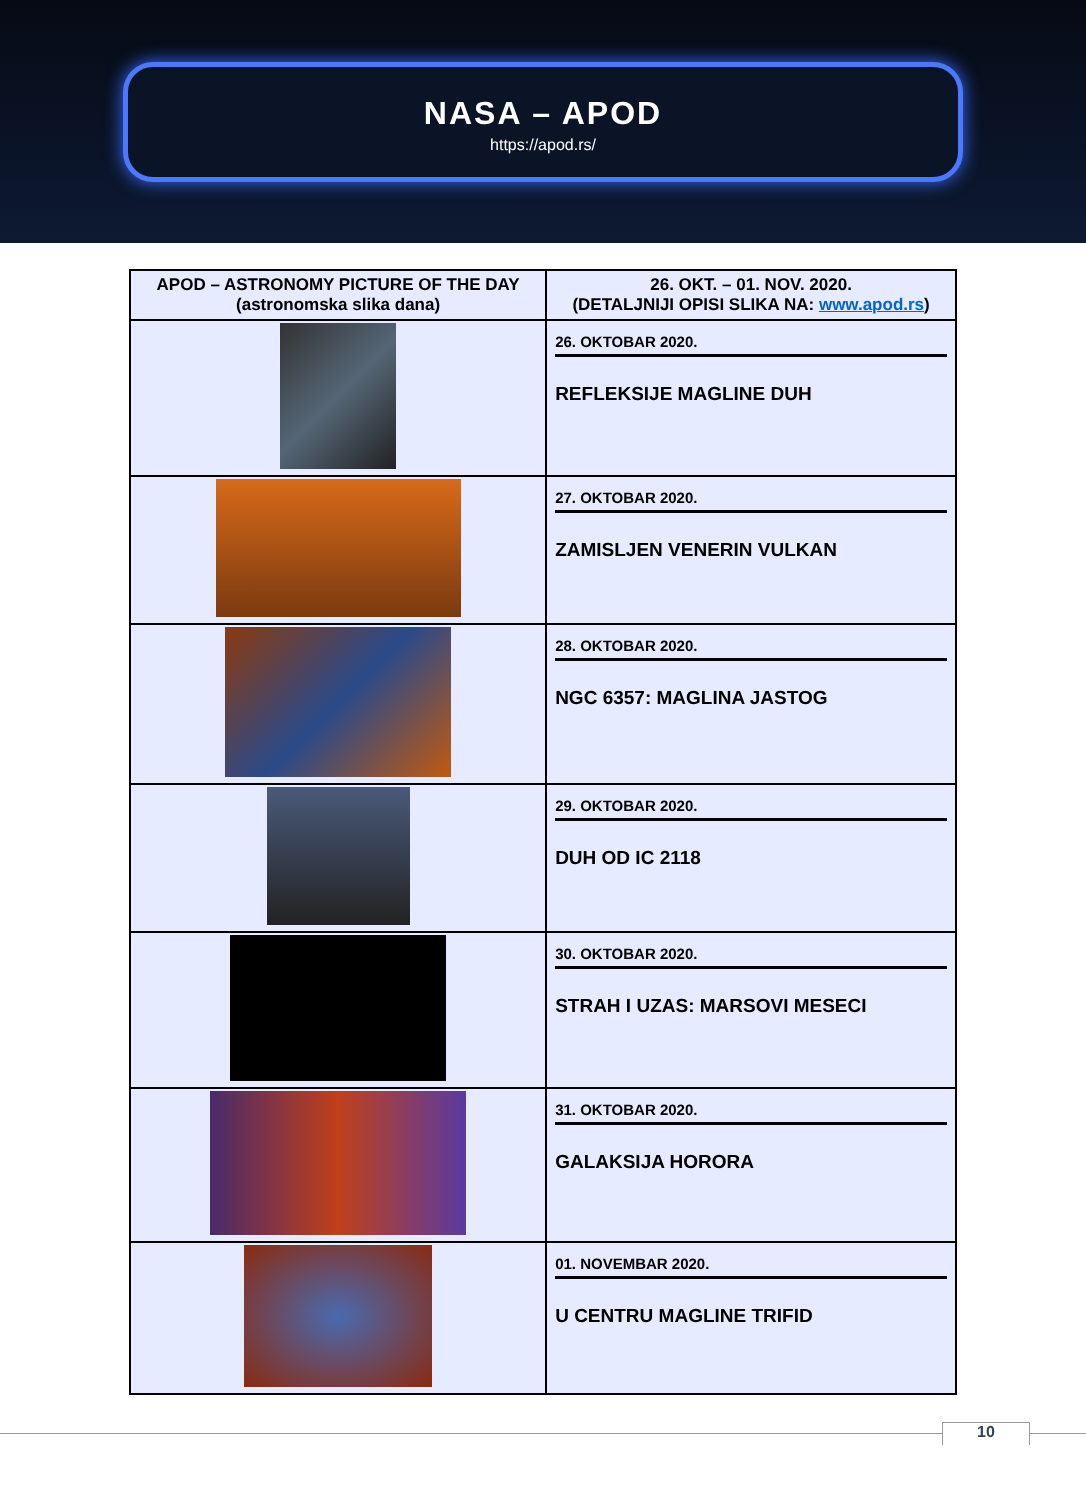NASA – APOD
https://apod.rs/
| APOD – ASTRONOMY PICTURE OF THE DAY (astronomska slika dana) | 26. OKT. – 01. NOV. 2020. (DETALJNIJI OPISI SLIKA NA: www.apod.rs ) |
| --- | --- |
| | 26. OKTOBAR 2020. REFLEKSIJE MAGLINE DUH |
| | 27. OKTOBAR 2020. ZAMISLJEN VENERIN VULKAN |
| | 28. OKTOBAR 2020. NGC 6357: MAGLINA JASTOG |
| | 29. OKTOBAR 2020. DUH OD IC 2118 |
| | 30. OKTOBAR 2020. STRAH I UZAS: MARSOVI MESECI |
| | 31. OKTOBAR 2020. GALAKSIJA HORORA |
| | 01. NOVEMBAR 2020. U CENTRU MAGLINE TRIFID |
10